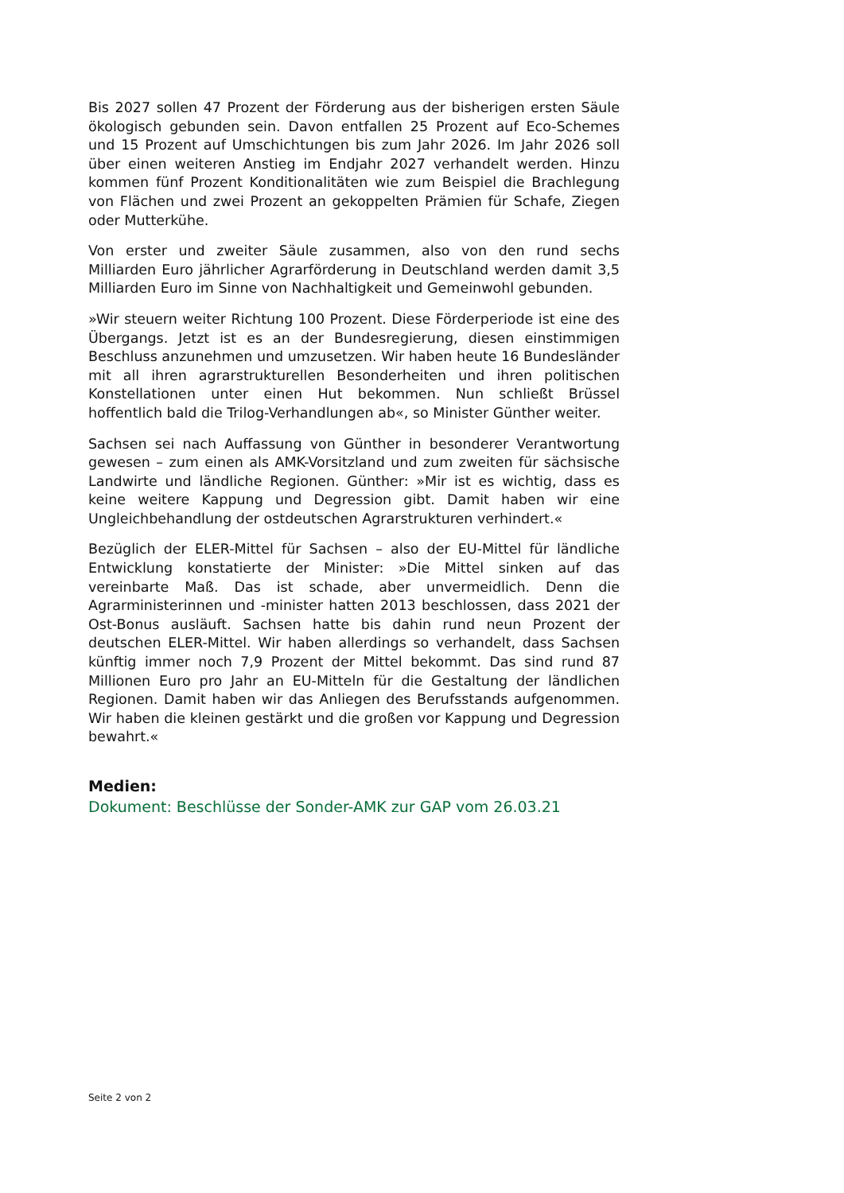Bis 2027 sollen 47 Prozent der Förderung aus der bisherigen ersten Säule ökologisch gebunden sein. Davon entfallen 25 Prozent auf Eco-Schemes und 15 Prozent auf Umschichtungen bis zum Jahr 2026. Im Jahr 2026 soll über einen weiteren Anstieg im Endjahr 2027 verhandelt werden. Hinzu kommen fünf Prozent Konditionalitäten wie zum Beispiel die Brachlegung von Flächen und zwei Prozent an gekoppelten Prämien für Schafe, Ziegen oder Mutterkühe.
Von erster und zweiter Säule zusammen, also von den rund sechs Milliarden Euro jährlicher Agrarförderung in Deutschland werden damit 3,5 Milliarden Euro im Sinne von Nachhaltigkeit und Gemeinwohl gebunden.
»Wir steuern weiter Richtung 100 Prozent. Diese Förderperiode ist eine des Übergangs. Jetzt ist es an der Bundesregierung, diesen einstimmigen Beschluss anzunehmen und umzusetzen. Wir haben heute 16 Bundesländer mit all ihren agrarstrukturellen Besonderheiten und ihren politischen Konstellationen unter einen Hut bekommen. Nun schließt Brüssel hoffentlich bald die Trilog-Verhandlungen ab«, so Minister Günther weiter.
Sachsen sei nach Auffassung von Günther in besonderer Verantwortung gewesen – zum einen als AMK-Vorsitzland und zum zweiten für sächsische Landwirte und ländliche Regionen. Günther: »Mir ist es wichtig, dass es keine weitere Kappung und Degression gibt. Damit haben wir eine Ungleichbehandlung der ostdeutschen Agrarstrukturen verhindert.«
Bezüglich der ELER-Mittel für Sachsen – also der EU-Mittel für ländliche Entwicklung konstatierte der Minister: »Die Mittel sinken auf das vereinbarte Maß. Das ist schade, aber unvermeidlich. Denn die Agrarministerinnen und -minister hatten 2013 beschlossen, dass 2021 der Ost-Bonus ausläuft. Sachsen hatte bis dahin rund neun Prozent der deutschen ELER-Mittel. Wir haben allerdings so verhandelt, dass Sachsen künftig immer noch 7,9 Prozent der Mittel bekommt. Das sind rund 87 Millionen Euro pro Jahr an EU-Mitteln für die Gestaltung der ländlichen Regionen. Damit haben wir das Anliegen des Berufsstands aufgenommen. Wir haben die kleinen gestärkt und die großen vor Kappung und Degression bewahrt.«
Medien:
Dokument: Beschlüsse der Sonder-AMK zur GAP vom 26.03.21
Seite 2 von 2